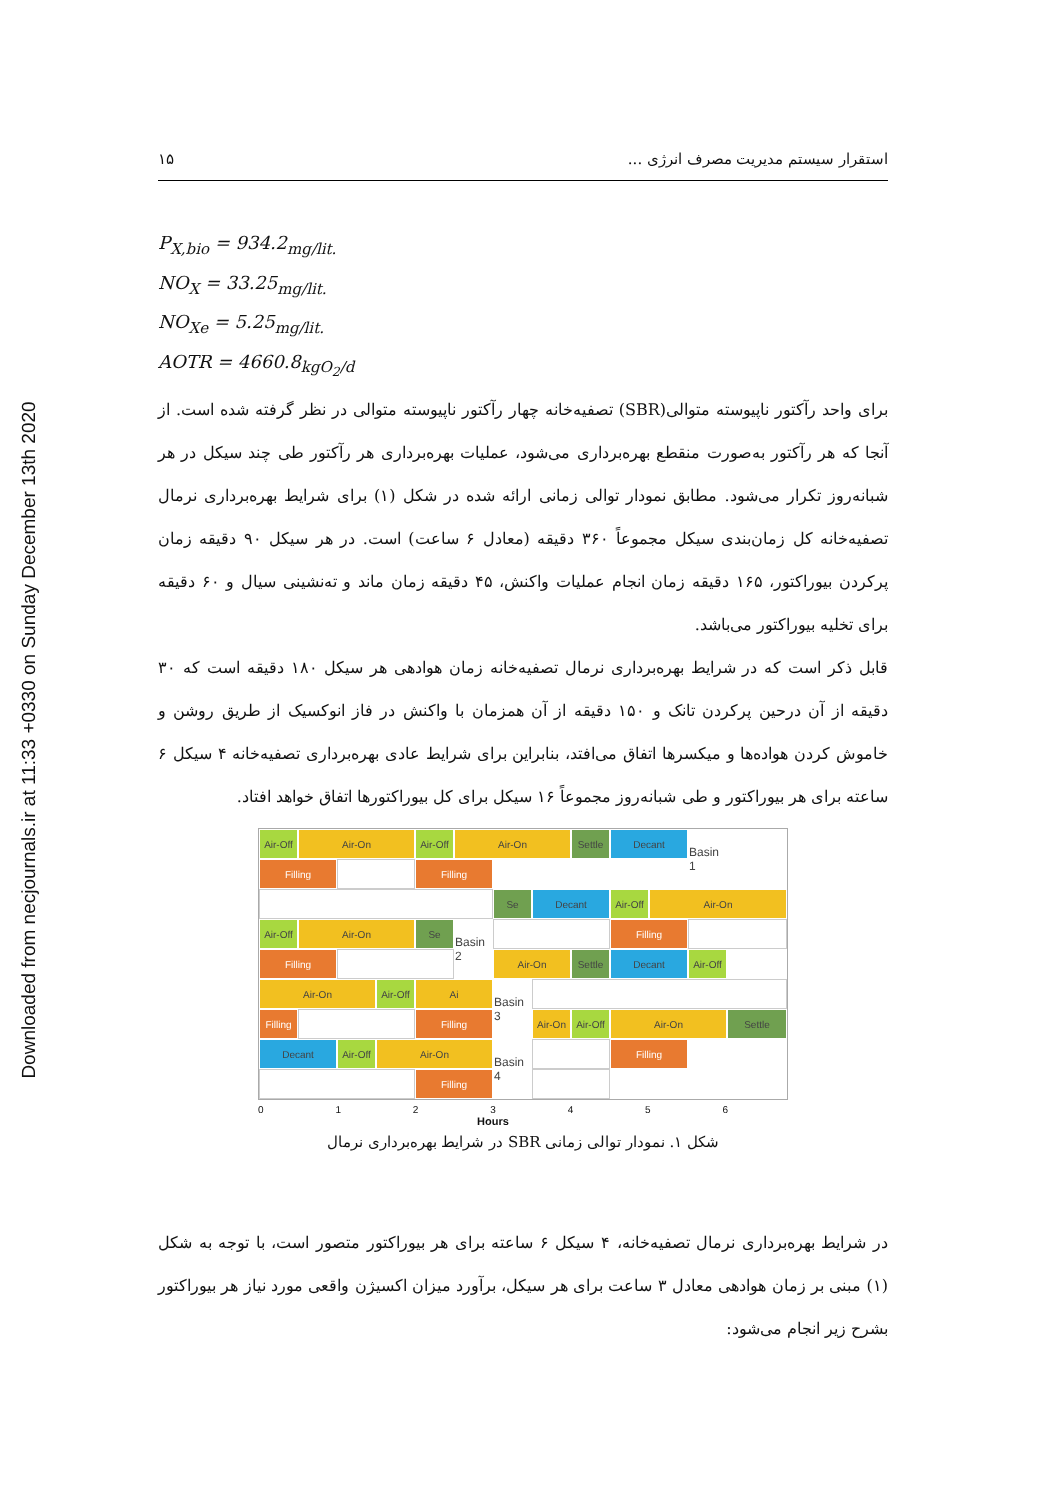Downloaded from necjournals.ir at 11:33 +0330 on Sunday December 13th 2020
استقرار سیستم مدیریت مصرف انرژی ... ۱۵
P<sub>X,bio</sub> = 934.2<sub>mg/lit.</sub>
NO<sub>X</sub> = 33.25<sub>mg/lit.</sub>
NO<sub>Xe</sub> = 5.25<sub>mg/lit.</sub>
AOTR = 4660.8<sub>kgO<sub>2</sub>/d</sub>
برای واحد رآکتور ناپیوسته متوالی(SBR) تصفیه‌خانه چهار رآکتور ناپیوسته متوالی در نظر گرفته شده است. از آنجا که هر رآکتور به‌صورت منقطع بهره‌برداری می‌شود، عملیات بهره‌برداری هر رآکتور طی چند سیکل در هر شبانه‌روز تکرار می‌شود. مطابق نمودار توالی زمانی ارائه شده در شکل (۱) برای شرایط بهره‌برداری نرمال تصفیه‌خانه کل زمان‌بندی سیکل مجموعاً ۳۶۰ دقیقه (معادل ۶ ساعت) است. در هر سیکل ۹۰ دقیقه زمان پرکردن بیوراکتور، ۱۶۵ دقیقه زمان انجام عملیات واکنش، ۴۵ دقیقه زمان ماند و ته‌نشینی سیال و ۶۰ دقیقه برای تخلیه بیوراکتور می‌باشد.
قابل ذکر است که در شرایط بهره‌برداری نرمال تصفیه‌خانه زمان هوادهی هر سیکل ۱۸۰ دقیقه است که ۳۰ دقیقه از آن درحین پرکردن تانک و ۱۵۰ دقیقه از آن همزمان با واکنش در فاز انوکسیک از طریق روشن و خاموش کردن هواده‌ها و میکسرها اتفاق می‌افتد، بنابراین برای شرایط عادی بهره‌برداری تصفیه‌خانه ۴ سیکل ۶ ساعته برای هر بیوراکتور و طی شبانه‌روز مجموعاً ۱۶ سیکل برای کل بیوراکتورها اتفاق خواهد افتاد.
Air-Off
Air-On
Air-Off
Air-On
Settle
Decant
Basin 1
Filling
Filling
Se
Decant
Air-Off
Air-On
Air-Off
Air-On
Se
Basin 2
Filling
Filling
Air-On
Settle
Decant
Air-Off
Air-On
Air-Off
Ai
Basin 3
Filling
Filling
Air-On
Air-Off
Air-On
Settle
Decant
Air-Off
Air-On
Basin 4
Filling
Filling
0 1 2 3 4 5 6
Hours
شکل ۱. نمودار توالی زمانی SBR در شرایط بهره‌برداری نرمال
در شرایط بهره‌برداری نرمال تصفیه‌خانه، ۴ سیکل ۶ ساعته برای هر بیوراکتور متصور است، با توجه به شکل (۱) مبنی بر زمان هوادهی معادل ۳ ساعت برای هر سیکل، برآورد میزان اکسیژن واقعی مورد نیاز هر بیوراکتور بشرح زیر انجام می‌شود: